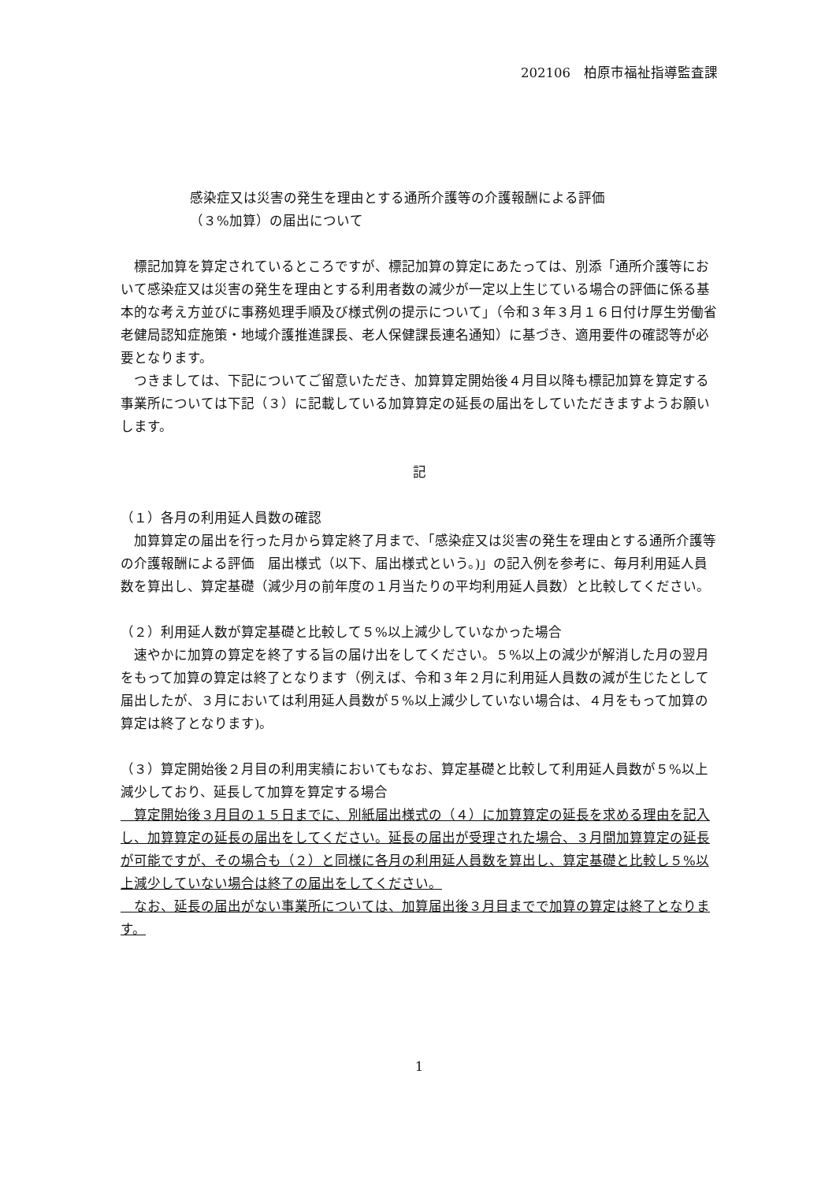202106　柏原市福祉指導監査課
感染症又は災害の発生を理由とする通所介護等の介護報酬による評価
（３%加算）の届出について
　標記加算を算定されているところですが、標記加算の算定にあたっては、別添「通所介護等において感染症又は災害の発生を理由とする利用者数の減少が一定以上生じている場合の評価に係る基本的な考え方並びに事務処理手順及び様式例の提示について」（令和３年３月１６日付け厚生労働省老健局認知症施策・地域介護推進課長、老人保健課長連名通知）に基づき、適用要件の確認等が必要となります。
　つきましては、下記についてご留意いただき、加算算定開始後４月目以降も標記加算を算定する事業所については下記（３）に記載している加算算定の延長の届出をしていただきますようお願いします。
記
（１）各月の利用延人員数の確認
　加算算定の届出を行った月から算定終了月まで、「感染症又は災害の発生を理由とする通所介護等の介護報酬による評価　届出様式（以下、届出様式という。)」の記入例を参考に、毎月利用延人員数を算出し、算定基礎（減少月の前年度の１月当たりの平均利用延人員数）と比較してください。
（２）利用延人数が算定基礎と比較して５%以上減少していなかった場合
　速やかに加算の算定を終了する旨の届け出をしてください。５%以上の減少が解消した月の翌月をもって加算の算定は終了となります（例えば、令和３年２月に利用延人員数の減が生じたとして届出したが、３月においては利用延人員数が５%以上減少していない場合は、４月をもって加算の算定は終了となります)。
（３）算定開始後２月目の利用実績においてもなお、算定基礎と比較して利用延人員数が５%以上減少しており、延長して加算を算定する場合
　算定開始後３月目の１５日までに、別紙届出様式の（４）に加算算定の延長を求める理由を記入し、加算算定の延長の届出をしてください。延長の届出が受理された場合、３月間加算算定の延長が可能ですが、その場合も（２）と同様に各月の利用延人員数を算出し、算定基礎と比較し５%以上減少していない場合は終了の届出をしてください。
　なお、延長の届出がない事業所については、加算届出後３月目までで加算の算定は終了となります。
1